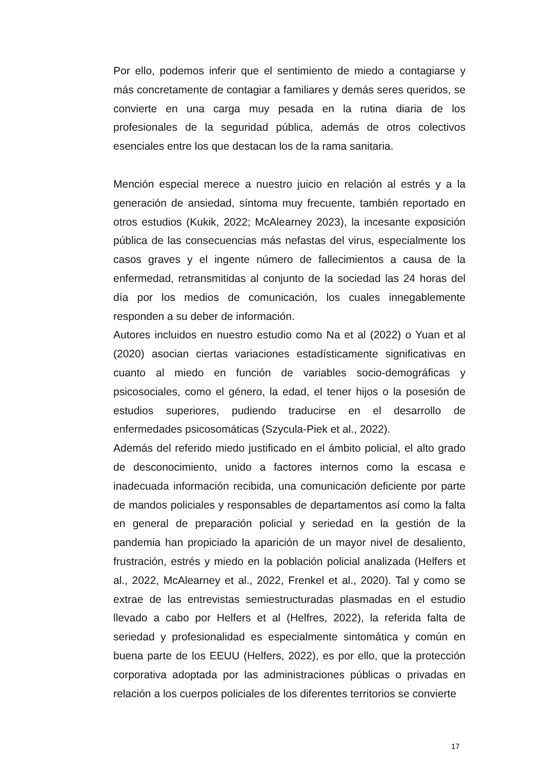Por ello, podemos inferir que el sentimiento de miedo a contagiarse y más concretamente de contagiar a familiares y demás seres queridos, se convierte en una carga muy pesada en la rutina diaria de los profesionales de la seguridad pública, además de otros colectivos esenciales entre los que destacan los de la rama sanitaria.
Mención especial merece a nuestro juicio en relación al estrés y a la generación de ansiedad, síntoma muy frecuente, también reportado en otros estudios (Kukik, 2022; McAlearney 2023), la incesante exposición pública de las consecuencias más nefastas del virus, especialmente los casos graves y el ingente número de fallecimientos a causa de la enfermedad, retransmitidas al conjunto de la sociedad las 24 horas del día por los medios de comunicación, los cuales innegablemente responden a su deber de información.
Autores incluidos en nuestro estudio como Na et al (2022) o Yuan et al (2020) asocian ciertas variaciones estadísticamente significativas en cuanto al miedo en función de variables socio-demográficas y psicosociales, como el género, la edad, el tener hijos o la posesión de estudios superiores, pudiendo traducirse en el desarrollo de enfermedades psicosomáticas (Szycula-Piek et al., 2022).
Además del referido miedo justificado en el ámbito policial, el alto grado de desconocimiento, unido a factores internos como la escasa e inadecuada información recibida, una comunicación deficiente por parte de mandos policiales y responsables de departamentos así como la falta en general de preparación policial y seriedad en la gestión de la pandemia han propiciado la aparición de un mayor nivel de desaliento, frustración, estrés y miedo en la población policial analizada (Helfers et al., 2022, McAlearney et al., 2022, Frenkel et al., 2020). Tal y como se extrae de las entrevistas semiestructuradas plasmadas en el estudio llevado a cabo por Helfers et al (Helfres, 2022), la referida falta de seriedad y profesionalidad es especialmente sintomática y común en buena parte de los EEUU (Helfers, 2022), es por ello, que la protección corporativa adoptada por las administraciones públicas o privadas en relación a los cuerpos policiales de los diferentes territorios se convierte
17